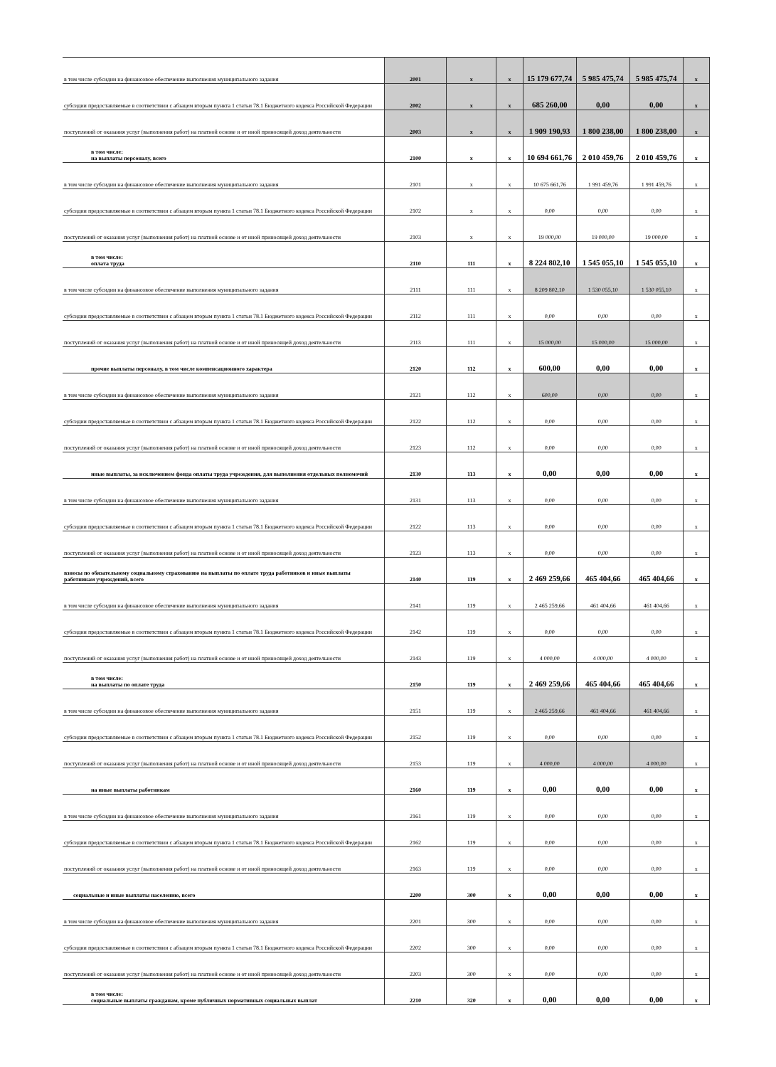| в том числе субсидии на финансовое обеспечение выполнения муниципального задания | 2001 | x | x | 15 179 677,74 | 5 985 475,74 | 5 985 475,74 | x |
| субсидии предоставляемые в соответствии с абзацем вторым пункта 1 статьи 78.1 Бюджетного кодекса Российской Федерации | 2002 | x | x | 685 260,00 | 0,00 | 0,00 | x |
| поступлений от оказания услуг (выполнения работ) на платной основе и от иной приносящей доход деятельности | 2003 | x | x | 1 909 190,93 | 1 800 238,00 | 1 800 238,00 | x |
| в том числе: на выплаты персоналу, всего | 2100 | x | x | 10 694 661,76 | 2 010 459,76 | 2 010 459,76 | x |
| в том числе субсидии на финансовое обеспечение выполнения муниципального задания | 2101 | x | x | 10 675 661,76 | 1 991 459,76 | 1 991 459,76 | x |
| субсидии предоставляемые в соответствии с абзацем вторым пункта 1 статьи 78.1 Бюджетного кодекса Российской Федерации | 2102 | x | x | 0,00 | 0,00 | 0,00 | x |
| поступлений от оказания услуг (выполнения работ) на платной основе и от иной приносящей доход деятельности | 2103 | x | x | 19 000,00 | 19 000,00 | 19 000,00 | x |
| в том числе: оплата труда | 2110 | 111 | x | 8 224 802,10 | 1 545 055,10 | 1 545 055,10 | x |
| в том числе субсидии на финансовое обеспечение выполнения муниципального задания | 2111 | 111 | x | 8 209 802,10 | 1 530 055,10 | 1 530 055,10 | x |
| субсидии предоставляемые в соответствии с абзацем вторым пункта 1 статьи 78.1 Бюджетного кодекса Российской Федерации | 2112 | 111 | x | 0,00 | 0,00 | 0,00 | x |
| поступлений от оказания услуг (выполнения работ) на платной основе и от иной приносящей доход деятельности | 2113 | 111 | x | 15 000,00 | 15 000,00 | 15 000,00 | x |
| прочие выплаты персоналу, в том числе компенсационного характера | 2120 | 112 | x | 600,00 | 0,00 | 0,00 | x |
| в том числе субсидии на финансовое обеспечение выполнения муниципального задания | 2121 | 112 | x | 600,00 | 0,00 | 0,00 | x |
| субсидии предоставляемые в соответствии с абзацем вторым пункта 1 статьи 78.1 Бюджетного кодекса Российской Федерации | 2122 | 112 | x | 0,00 | 0,00 | 0,00 | x |
| поступлений от оказания услуг (выполнения работ) на платной основе и от иной приносящей доход деятельности | 2123 | 112 | x | 0,00 | 0,00 | 0,00 | x |
| иные выплаты, за исключением фонда оплаты труда учреждения, для выполнения отдельных полномочий | 2130 | 113 | x | 0,00 | 0,00 | 0,00 | x |
| в том числе субсидии на финансовое обеспечение выполнения муниципального задания | 2131 | 113 | x | 0,00 | 0,00 | 0,00 | x |
| субсидии предоставляемые в соответствии с абзацем вторым пункта 1 статьи 78.1 Бюджетного кодекса Российской Федерации | 2122 | 113 | x | 0,00 | 0,00 | 0,00 | x |
| поступлений от оказания услуг (выполнения работ) на платной основе и от иной приносящей доход деятельности | 2123 | 113 | x | 0,00 | 0,00 | 0,00 | x |
| взносы по обязательному социальному страхованию на выплаты по оплате труда работников и иные выплаты работникам учреждений, всего | 2140 | 119 | x | 2 469 259,66 | 465 404,66 | 465 404,66 | x |
| в том числе субсидии на финансовое обеспечение выполнения муниципального задания | 2141 | 119 | x | 2 465 259,66 | 461 404,66 | 461 404,66 | x |
| субсидии предоставляемые в соответствии с абзацем вторым пункта 1 статьи 78.1 Бюджетного кодекса Российской Федерации | 2142 | 119 | x | 0,00 | 0,00 | 0,00 | x |
| поступлений от оказания услуг (выполнения работ) на платной основе и от иной приносящей доход деятельности | 2143 | 119 | x | 4 000,00 | 4 000,00 | 4 000,00 | x |
| в том числе: на выплаты по оплате труда | 2150 | 119 | x | 2 469 259,66 | 465 404,66 | 465 404,66 | x |
| в том числе субсидии на финансовое обеспечение выполнения муниципального задания | 2151 | 119 | x | 2 465 259,66 | 461 404,66 | 461 404,66 | x |
| субсидии предоставляемые в соответствии с абзацем вторым пункта 1 статьи 78.1 Бюджетного кодекса Российской Федерации | 2152 | 119 | x | 0,00 | 0,00 | 0,00 | x |
| поступлений от оказания услуг (выполнения работ) на платной основе и от иной приносящей доход деятельности | 2153 | 119 | x | 4 000,00 | 4 000,00 | 4 000,00 | x |
| на иные выплаты работникам | 2160 | 119 | x | 0,00 | 0,00 | 0,00 | x |
| в том числе субсидии на финансовое обеспечение выполнения муниципального задания | 2161 | 119 | x | 0,00 | 0,00 | 0,00 | x |
| субсидии предоставляемые в соответствии с абзацем вторым пункта 1 статьи 78.1 Бюджетного кодекса Российской Федерации | 2162 | 119 | x | 0,00 | 0,00 | 0,00 | x |
| поступлений от оказания услуг (выполнения работ) на платной основе и от иной приносящей доход деятельности | 2163 | 119 | x | 0,00 | 0,00 | 0,00 | x |
| социальные и иные выплаты населению, всего | 2200 | 300 | x | 0,00 | 0,00 | 0,00 | x |
| в том числе субсидии на финансовое обеспечение выполнения муниципального задания | 2201 | 300 | x | 0,00 | 0,00 | 0,00 | x |
| субсидии предоставляемые в соответствии с абзацем вторым пункта 1 статьи 78.1 Бюджетного кодекса Российской Федерации | 2202 | 300 | x | 0,00 | 0,00 | 0,00 | x |
| поступлений от оказания услуг (выполнения работ) на платной основе и от иной приносящей доход деятельности | 2203 | 300 | x | 0,00 | 0,00 | 0,00 | x |
| в том числе: социальные выплаты гражданам, кроме публичных нормативных социальных выплат | 2210 | 320 | x | 0,00 | 0,00 | 0,00 | x |